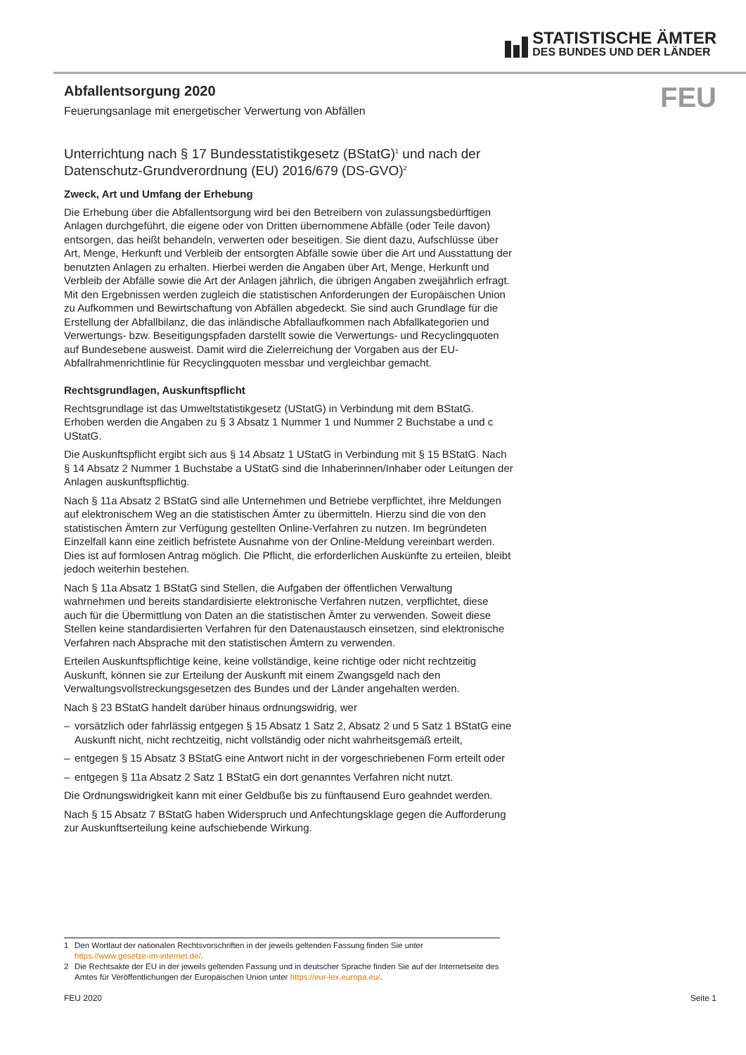STATISTISCHE ÄMTER
DES BUNDES UND DER LÄNDER
FEU
Abfallentsorgung 2020
Feuerungsanlage mit energetischer Verwertung von Abfällen
Unterrichtung nach § 17 Bundesstatistikgesetz (BStatG)<sup>1</sup> und nach der Datenschutz-Grundverordnung (EU) 2016/679 (DS-GVO)<sup>2</sup>
Zweck, Art und Umfang der Erhebung
Die Erhebung über die Abfallentsorgung wird bei den Betreibern von zulassungsbedürftigen Anlagen durchgeführt, die eigene oder von Dritten übernommene Abfälle (oder Teile davon) entsorgen, das heißt behandeln, verwerten oder beseitigen. Sie dient dazu, Aufschlüsse über Art, Menge, Herkunft und Verbleib der entsorgten Abfälle sowie über die Art und Ausstattung der benutzten Anlagen zu erhalten. Hierbei werden die Angaben über Art, Menge, Herkunft und Verbleib der Abfälle sowie die Art der Anlagen jährlich, die übrigen Angaben zweijährlich erfragt. Mit den Ergebnissen werden zugleich die statistischen Anforderungen der Europäischen Union zu Aufkommen und Bewirtschaftung von Abfällen abgedeckt. Sie sind auch Grundlage für die Erstellung der Abfallbilanz, die das inländische Abfallaufkommen nach Abfallkategorien und Verwertungs- bzw. Beseitigungspfaden darstellt sowie die Verwertungs- und Recyclingquoten auf Bundesebene ausweist. Damit wird die Zielerreichung der Vorgaben aus der EU-Abfallrahmenrichtlinie für Recyclingquoten messbar und vergleichbar gemacht.
Rechtsgrundlagen, Auskunftspflicht
Rechtsgrundlage ist das Umweltstatistikgesetz (UStatG) in Verbindung mit dem BStatG. Erhoben werden die Angaben zu § 3 Absatz 1 Nummer 1 und Nummer 2 Buchstabe a und c UStatG.
Die Auskunftspflicht ergibt sich aus § 14 Absatz 1 UStatG in Verbindung mit § 15 BStatG. Nach § 14 Absatz 2 Nummer 1 Buchstabe a UStatG sind die Inhaberinnen/Inhaber oder Leitungen der Anlagen auskunftspflichtig.
Nach § 11a Absatz 2 BStatG sind alle Unternehmen und Betriebe verpflichtet, ihre Meldungen auf elektronischem Weg an die statistischen Ämter zu übermitteln. Hierzu sind die von den statistischen Ämtern zur Verfügung gestellten Online-Verfahren zu nutzen. Im begründeten Einzelfall kann eine zeitlich befristete Ausnahme von der Online-Meldung vereinbart werden. Dies ist auf formlosen Antrag möglich. Die Pflicht, die erforderlichen Auskünfte zu erteilen, bleibt jedoch weiterhin bestehen.
Nach § 11a Absatz 1 BStatG sind Stellen, die Aufgaben der öffentlichen Verwaltung wahrnehmen und bereits standardisierte elektronische Verfahren nutzen, verpflichtet, diese auch für die Übermittlung von Daten an die statistischen Ämter zu verwenden. Soweit diese Stellen keine standardisierten Verfahren für den Datenaustausch einsetzen, sind elektronische Verfahren nach Absprache mit den statistischen Ämtern zu verwenden.
Erteilen Auskunftspflichtige keine, keine vollständige, keine richtige oder nicht rechtzeitig Auskunft, können sie zur Erteilung der Auskunft mit einem Zwangsgeld nach den Verwaltungsvollstreckungsgesetzen des Bundes und der Länder angehalten werden.
Nach § 23 BStatG handelt darüber hinaus ordnungswidrig, wer
– vorsätzlich oder fahrlässig entgegen § 15 Absatz 1 Satz 2, Absatz 2 und 5 Satz 1 BStatG eine Auskunft nicht, nicht rechtzeitig, nicht vollständig oder nicht wahrheitsgemäß erteilt,
– entgegen § 15 Absatz 3 BStatG eine Antwort nicht in der vorgeschriebenen Form erteilt oder
– entgegen § 11a Absatz 2 Satz 1 BStatG ein dort genanntes Verfahren nicht nutzt.
Die Ordnungswidrigkeit kann mit einer Geldbuße bis zu fünftausend Euro geahndet werden.
Nach § 15 Absatz 7 BStatG haben Widerspruch und Anfechtungsklage gegen die Aufforderung zur Auskunftserteilung keine aufschiebende Wirkung.
1 Den Wortlaut der nationalen Rechtsvorschriften in der jeweils geltenden Fassung finden Sie unter https://www.gesetze-im-internet.de/.
2 Die Rechtsakte der EU in der jeweils geltenden Fassung und in deutscher Sprache finden Sie auf der Internetseite des Amtes für Veröffentlichungen der Europäischen Union unter https://eur-lex.europa.eu/.
FEU 2020 Seite 1